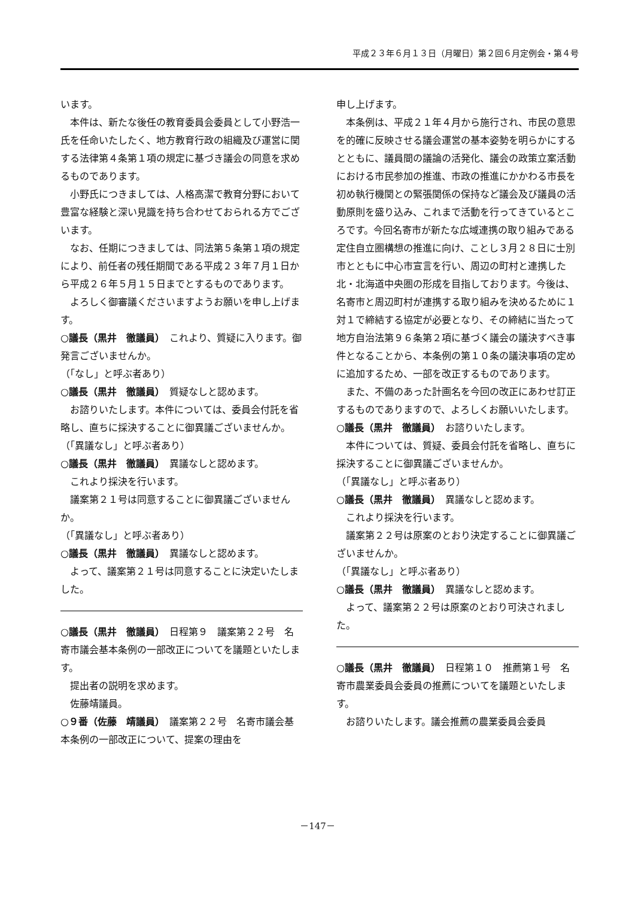平成２３年６月１３日（月曜日）第２回６月定例会・第４号
います。
本件は、新たな後任の教育委員会委員として小野浩一氏を任命いたしたく、地方教育行政の組織及び運営に関する法律第４条第１項の規定に基づき議会の同意を求めるものであります。
小野氏につきましては、人格高潔で教育分野において豊富な経験と深い見識を持ち合わせておられる方でございます。
なお、任期につきましては、同法第５条第１項の規定により、前任者の残任期間である平成２３年７月１日から平成２６年５月１５日までとするものであります。
よろしく御審議くださいますようお願いを申し上げます。
○議長（黒井　徹議員）　これより、質疑に入ります。御発言ございませんか。
（「なし」と呼ぶ者あり）
○議長（黒井　徹議員）　質疑なしと認めます。
お諮りいたします。本件については、委員会付託を省略し、直ちに採決することに御異議ございませんか。
（「異議なし」と呼ぶ者あり）
○議長（黒井　徹議員）　異議なしと認めます。
これより採決を行います。
議案第２１号は同意することに御異議ございませんか。
（「異議なし」と呼ぶ者あり）
○議長（黒井　徹議員）　異議なしと認めます。
よって、議案第２１号は同意することに決定いたしました。
○議長（黒井　徹議員）　日程第９　議案第２２号　名寄市議会基本条例の一部改正についてを議題といたします。
提出者の説明を求めます。
佐藤靖議員。
○９番（佐藤　靖議員）　議案第２２号　名寄市議会基本条例の一部改正について、提案の理由を
申し上げます。
本条例は、平成２１年４月から施行され、市民の意思を的確に反映させる議会運営の基本姿勢を明らかにするとともに、議員間の議論の活発化、議会の政策立案活動における市民参加の推進、市政の推進にかかわる市長を初め執行機関との緊張関係の保持など議会及び議員の活動原則を盛り込み、これまで活動を行ってきているところです。今回名寄市が新たな広域連携の取り組みである定住自立圏構想の推進に向け、ことし３月２８日に士別市とともに中心市宣言を行い、周辺の町村と連携した北・北海道中央圏の形成を目指しております。今後は、名寄市と周辺町村が連携する取り組みを決めるために１対１で締結する協定が必要となり、その締結に当たって地方自治法第９６条第２項に基づく議会の議決すべき事件となることから、本条例の第１０条の議決事項の定めに追加するため、一部を改正するものであります。
また、不備のあった計画名を今回の改正にあわせ訂正するものでありますので、よろしくお願いいたします。
○議長（黒井　徹議員）　お諮りいたします。
本件については、質疑、委員会付託を省略し、直ちに採決することに御異議ございませんか。
（「異議なし」と呼ぶ者あり）
○議長（黒井　徹議員）　異議なしと認めます。
これより採決を行います。
議案第２２号は原案のとおり決定することに御異議ございませんか。
（「異議なし」と呼ぶ者あり）
○議長（黒井　徹議員）　異議なしと認めます。
よって、議案第２２号は原案のとおり可決されました。
○議長（黒井　徹議員）　日程第１０　推薦第１号　名寄市農業委員会委員の推薦についてを議題といたします。
お諮りいたします。議会推薦の農業委員会委員
－147－